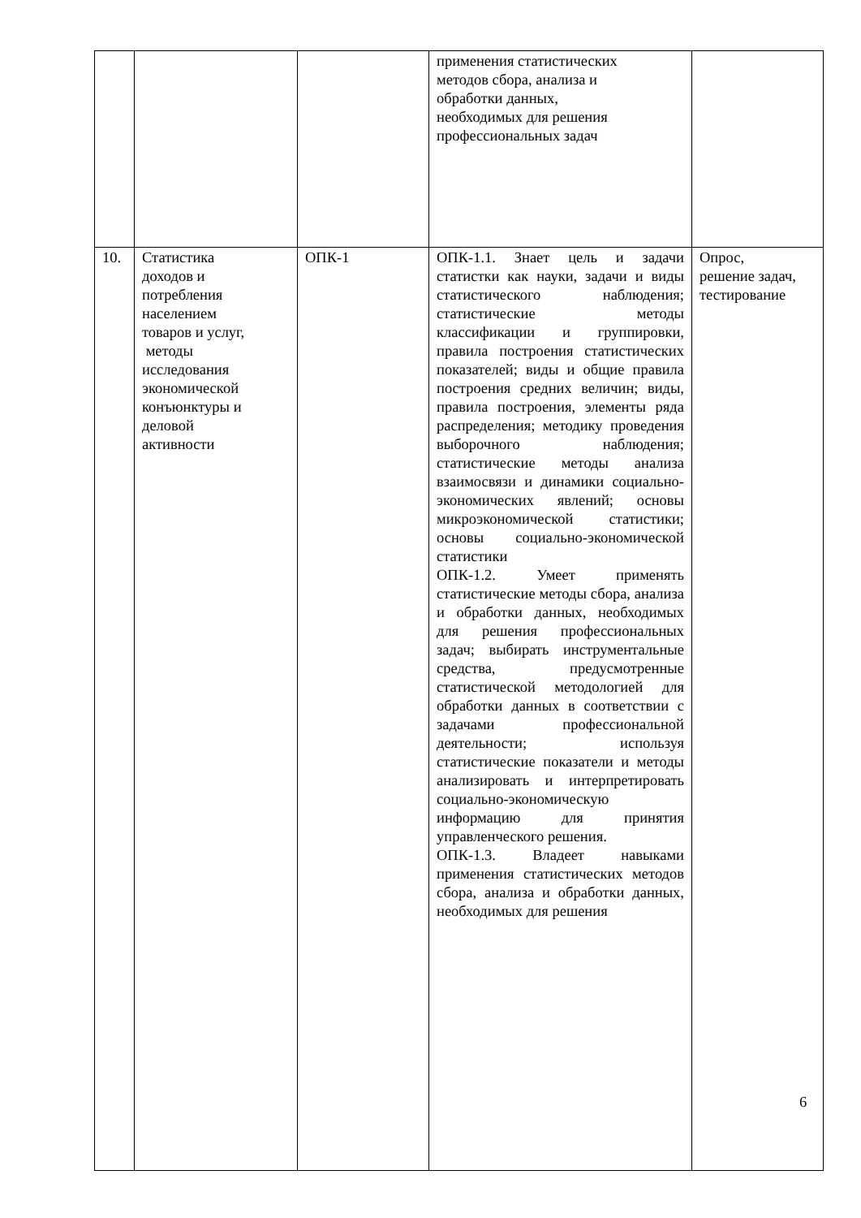| | | | применения статистических методов сбора, анализа и обработки данных, необходимых для решения профессиональных задач | |
| 10. | Статистика доходов и потребления населением товаров и услуг, методы исследования экономической конъюнктуры и деловой активности | ОПК-1 | ОПК-1.1. Знает цель и задачи статистки как науки, задачи и виды статистического наблюдения; статистические методы классификации и группировки, правила построения статистических показателей; виды и общие правила построения средних величин; виды, правила построения, элементы ряда распределения; методику проведения выборочного наблюдения; статистические методы анализа взаимосвязи и динамики социально-экономических явлений; основы микроэкономической статистики; основы социально-экономической статистики ОПК-1.2. Умеет применять статистические методы сбора, анализа и обработки данных, необходимых для решения профессиональных задач; выбирать инструментальные средства, предусмотренные статистической методологией для обработки данных в соответствии с задачами профессиональной деятельности; используя статистические показатели и методы анализировать и интерпретировать социально-экономическую информацию для принятия управленческого решения. ОПК-1.3. Владеет навыками применения статистических методов сбора, анализа и обработки данных, необходимых для решения | Опрос, решение задач, тестирование |
6